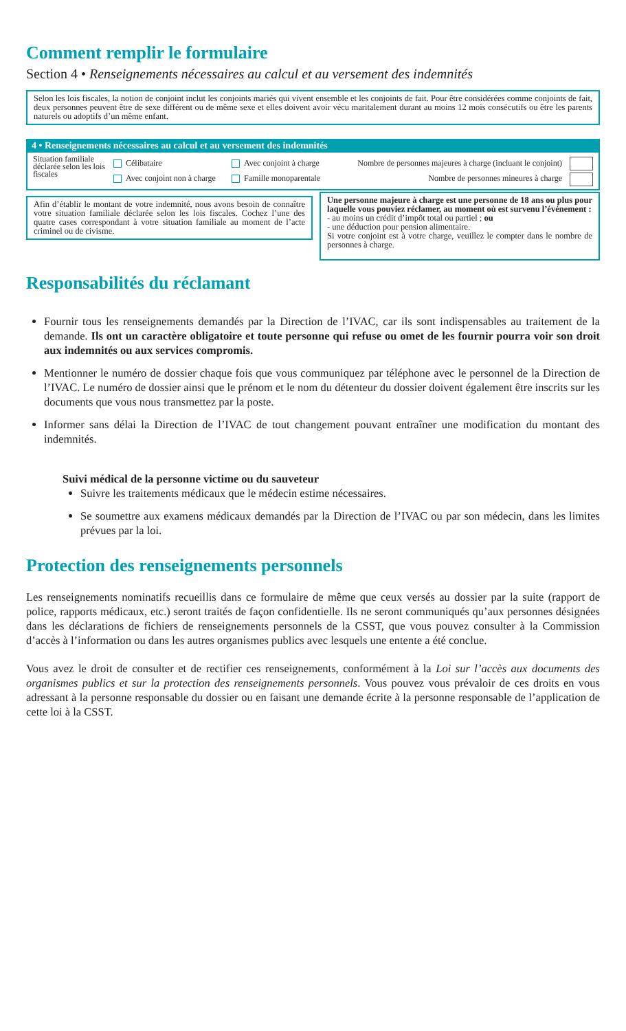Comment remplir le formulaire
Section 4 • Renseignements nécessaires au calcul et au versement des indemnités
Selon les lois fiscales, la notion de conjoint inclut les conjoints mariés qui vivent ensemble et les conjoints de fait. Pour être considérées comme conjoints de fait, deux personnes peuvent être de sexe différent ou de même sexe et elles doivent avoir vécu maritalement durant au moins 12 mois consécutifs ou être les parents naturels ou adoptifs d’un même enfant.
4 • Renseignements nécessaires au calcul et au versement des indemnités
Situation familiale déclarée selon les lois fiscales
Célibataire
Avec conjoint non à charge
Avec conjoint à charge
Famille monoparentale
Nombre de personnes majeures à charge (incluant le conjoint)
Nombre de personnes mineures à charge
Afin d’établir le montant de votre indemnité, nous avons besoin de connaître votre situation familiale déclarée selon les lois fiscales. Cochez l’une des quatre cases correspondant à votre situation familiale au moment de l’acte criminel ou de civisme.
Une personne majeure à charge est une personne de 18 ans ou plus pour laquelle vous pouviez réclamer, au moment où est survenu l’événement :
- au moins un crédit d’impôt total ou partiel ; ou
- une déduction pour pension alimentaire.
Si votre conjoint est à votre charge, veuillez le compter dans le nombre de personnes à charge.
Responsabilités du réclamant
Fournir tous les renseignements demandés par la Direction de l’IVAC, car ils sont indispensables au traitement de la demande. Ils ont un caractère obligatoire et toute personne qui refuse ou omet de les fournir pourra voir son droit aux indemnités ou aux services compromis.
Mentionner le numéro de dossier chaque fois que vous communiquez par téléphone avec le personnel de la Direction de l’IVAC. Le numéro de dossier ainsi que le prénom et le nom du détenteur du dossier doivent également être inscrits sur les documents que vous nous transmettez par la poste.
Informer sans délai la Direction de l’IVAC de tout changement pouvant entraîner une modification du montant des indemnités.
Suivi médical de la personne victime ou du sauveteur
Suivre les traitements médicaux que le médecin estime nécessaires.
Se soumettre aux examens médicaux demandés par la Direction de l’IVAC ou par son médecin, dans les limites prévues par la loi.
Protection des renseignements personnels
Les renseignements nominatifs recueillis dans ce formulaire de même que ceux versés au dossier par la suite (rapport de police, rapports médicaux, etc.) seront traités de façon confidentielle. Ils ne seront communiqués qu’aux personnes désignées dans les déclarations de fichiers de renseignements personnels de la CSST, que vous pouvez consulter à la Commission d’accès à l’information ou dans les autres organismes publics avec lesquels une entente a été conclue.
Vous avez le droit de consulter et de rectifier ces renseignements, conformément à la Loi sur l’accès aux documents des organismes publics et sur la protection des renseignements personnels. Vous pouvez vous prévaloir de ces droits en vous adressant à la personne responsable du dossier ou en faisant une demande écrite à la personne responsable de l’application de cette loi à la CSST.